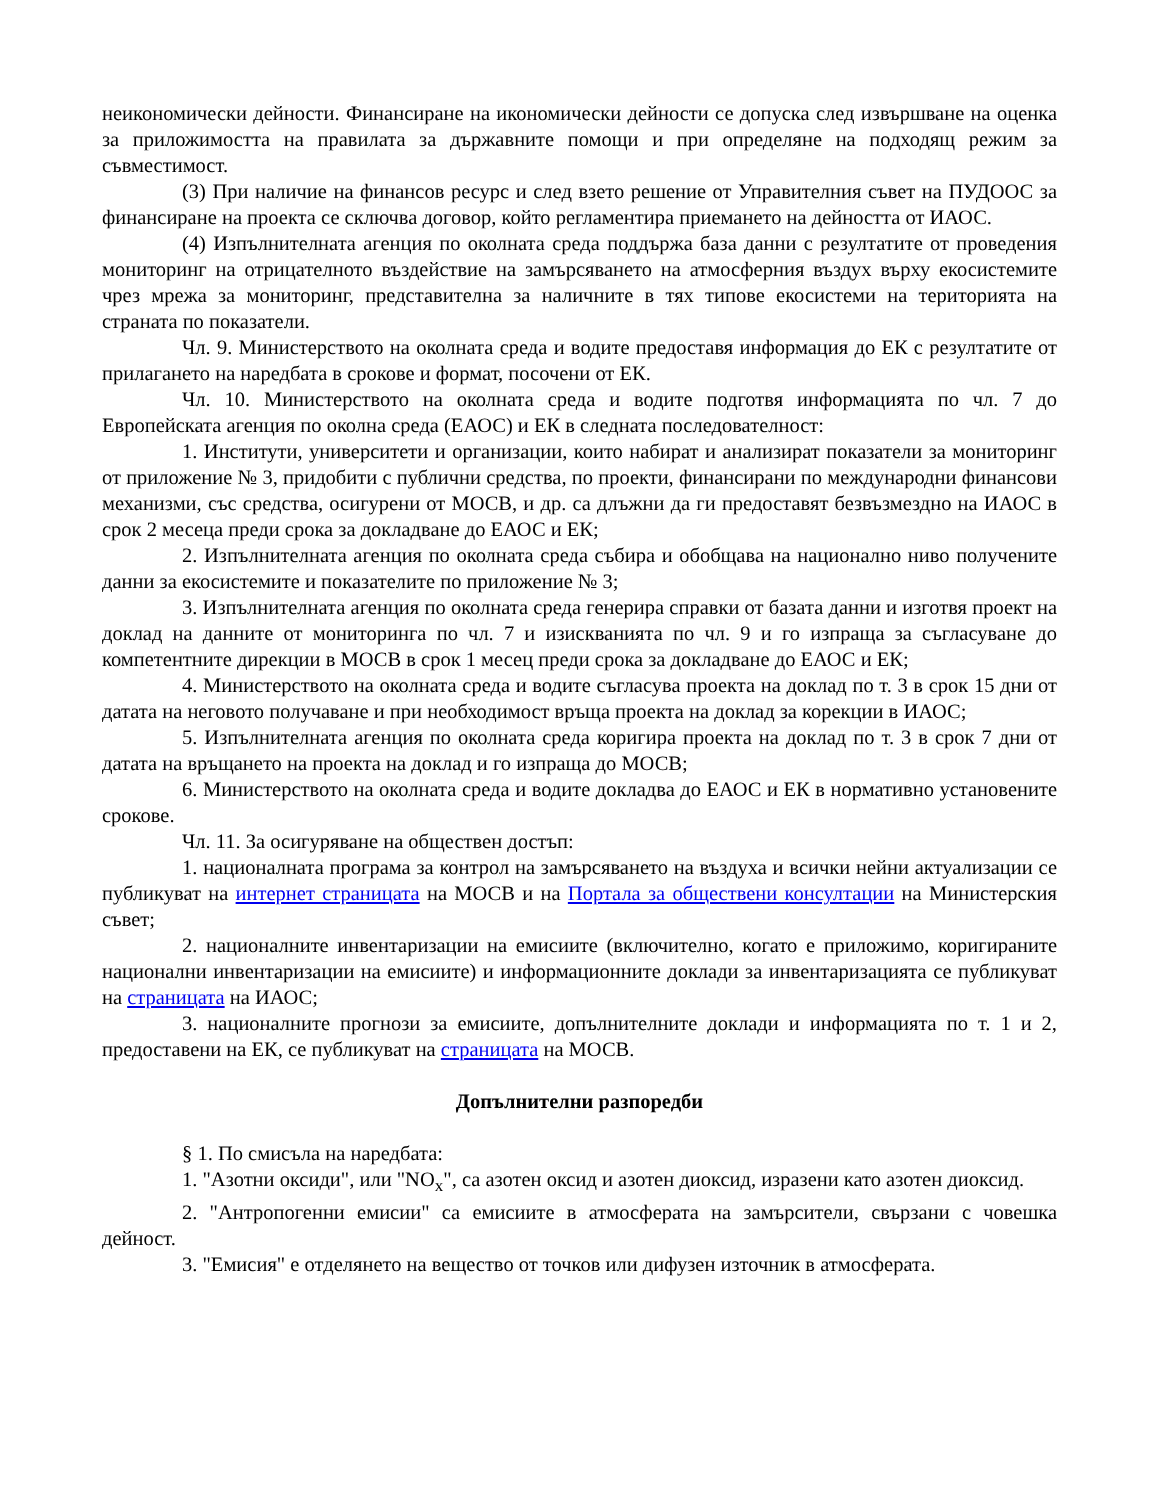неикономически дейности. Финансиране на икономически дейности се допуска след извършване на оценка за приложимостта на правилата за държавните помощи и при определяне на подходящ режим за съвместимост.
(3) При наличие на финансов ресурс и след взето решение от Управителния съвет на ПУДООС за финансиране на проекта се сключва договор, който регламентира приемането на дейността от ИАОС.
(4) Изпълнителната агенция по околната среда поддържа база данни с резултатите от проведения мониторинг на отрицателното въздействие на замърсяването на атмосферния въздух върху екосистемите чрез мрежа за мониторинг, представителна за наличните в тях типове екосистеми на територията на страната по показатели.
Чл. 9. Министерството на околната среда и водите предоставя информация до ЕК с резултатите от прилагането на наредбата в срокове и формат, посочени от ЕК.
Чл. 10. Министерството на околната среда и водите подготвя информацията по чл. 7 до Европейската агенция по околна среда (ЕАОС) и ЕК в следната последователност:
1. Институти, университети и организации, които набират и анализират показатели за мониторинг от приложение № 3, придобити с публични средства, по проекти, финансирани по международни финансови механизми, със средства, осигурени от МОСВ, и др. са длъжни да ги предоставят безвъзмездно на ИАОС в срок 2 месеца преди срока за докладване до ЕАОС и ЕК;
2. Изпълнителната агенция по околната среда събира и обобщава на национално ниво получените данни за екосистемите и показателите по приложение № 3;
3. Изпълнителната агенция по околната среда генерира справки от базата данни и изготвя проект на доклад на данните от мониторинга по чл. 7 и изискванията по чл. 9 и го изпраща за съгласуване до компетентните дирекции в МОСВ в срок 1 месец преди срока за докладване до ЕАОС и ЕК;
4. Министерството на околната среда и водите съгласува проекта на доклад по т. 3 в срок 15 дни от датата на неговото получаване и при необходимост връща проекта на доклад за корекции в ИАОС;
5. Изпълнителната агенция по околната среда коригира проекта на доклад по т. 3 в срок 7 дни от датата на връщането на проекта на доклад и го изпраща до МОСВ;
6. Министерството на околната среда и водите докладва до ЕАОС и ЕК в нормативно установените срокове.
Чл. 11. За осигуряване на обществен достъп:
1. националната програма за контрол на замърсяването на въздуха и всички нейни актуализации се публикуват на интернет страницата на МОСВ и на Портала за обществени консултации на Министерския съвет;
2. националните инвентаризации на емисиите (включително, когато е приложимо, коригираните национални инвентаризации на емисиите) и информационните доклади за инвентаризацията се публикуват на страницата на ИАОС;
3. националните прогнози за емисиите, допълнителните доклади и информацията по т. 1 и 2, предоставени на ЕК, се публикуват на страницата на МОСВ.
Допълнителни разпоредби
§ 1. По смисъла на наредбата:
1. "Азотни оксиди", или "NO<sub>x</sub>", са азотен оксид и азотен диоксид, изразени като азотен диоксид.
2. "Антропогенни емисии" са емисиите в атмосферата на замърсители, свързани с човешка дейност.
3. "Емисия" е отделянето на вещество от точков или дифузен източник в атмосферата.